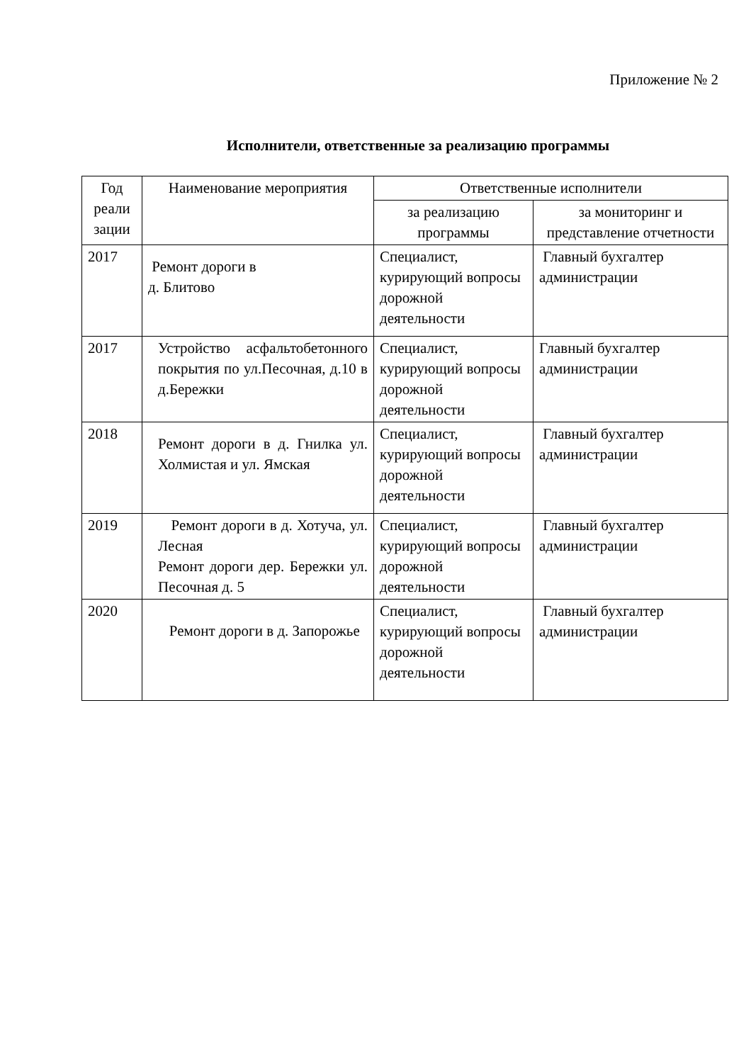Приложение № 2
Исполнители, ответственные за реализацию программы
| Год реали зации | Наименование мероприятия | Ответственные исполнители | |
| --- | --- | --- | --- |
| | | за реализацию программы | за мониторинг и представление отчетности |
| 2017 | Ремонт дороги в д. Блитово | Специалист, курирующий вопросы дорожной деятельности | Главный бухгалтер администрации |
| 2017 | Устройство асфальтобетонного покрытия по ул.Песочная, д.10 в д.Бережки | Специалист, курирующий вопросы дорожной деятельности | Главный бухгалтер администрации |
| 2018 | Ремонт дороги в д. Гнилка ул. Холмистая и ул. Ямская | Специалист, курирующий вопросы дорожной деятельности | Главный бухгалтер администрации |
| 2019 | Ремонт дороги в д. Хотуча, ул. Лесная Ремонт дороги дер. Бережки ул. Песочная д. 5 | Специалист, курирующий вопросы дорожной деятельности | Главный бухгалтер администрации |
| 2020 | Ремонт дороги в д. Запорожье | Специалист, курирующий вопросы дорожной деятельности | Главный бухгалтер администрации |